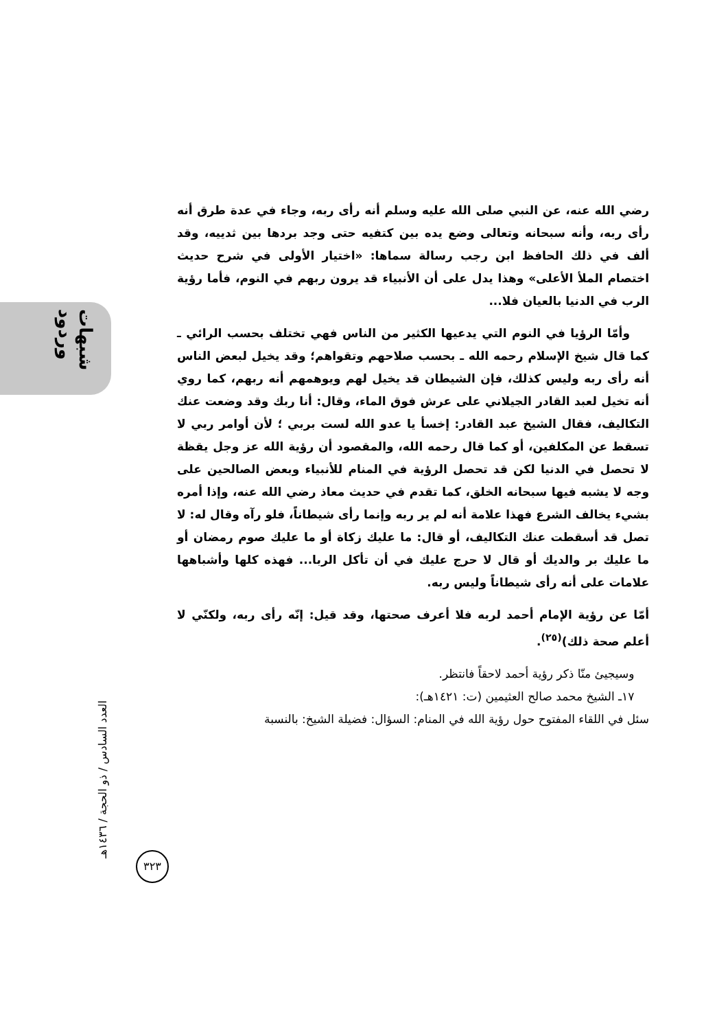شبهات وردود
العدد السادس / ذو الحجة / ١٤٣٦هـ
٣٢٣
رضي الله عنه، عن النبي صلى الله عليه وسلم أنه رأى ربه، وجاء في عدة طرق أنه رأى ربه، وأنه سبحانه وتعالى وضع يده بين كتفيه حتى وجد بردها بين ثدييه، وقد ألف في ذلك الحافظ ابن رجب رسالة سماها: «اختيار الأولى في شرح حديث اختصام الملأ الأعلى» وهذا يدل على أن الأنبياء قد يرون ربهم في النوم، فأما رؤية الرب في الدنيا بالعيان فلا...
وأمّا الرؤيا في النوم التي يدعيها الكثير من الناس فهي تختلف بحسب الرائي ـ كما قال شيخ الإسلام رحمه الله ـ بحسب صلاحهم وتقواهم؛ وقد يخيل لبعض الناس أنه رأى ربه وليس كذلك، فإن الشيطان قد يخيل لهم ويوهمهم أنه ربهم، كما روي أنه تخيل لعبد القادر الجيلاني على عرش فوق الماء، وقال: أنا ربك وقد وضعت عنك التكاليف، فقال الشيخ عبد القادر: إخسأ يا عدو الله لست بربي ؛ لأن أوامر ربي لا تسقط عن المكلفين، أو كما قال رحمه الله، والمقصود أن رؤية الله عز وجل يقظة لا تحصل في الدنيا لكن قد تحصل الرؤية في المنام للأنبياء وبعض الصالحين على وجه لا يشبه فيها سبحانه الخلق، كما تقدم في حديث معاذ رضي الله عنه، وإذا أمره بشيء يخالف الشرع فهذا علامة أنه لم ير ربه وإنما رأى شيطاناً، فلو رآه وقال له: لا تصل قد أسقطت عنك التكاليف، أو قال: ما عليك زكاة أو ما عليك صوم رمضان أو ما عليك بر والديك أو قال لا حرج عليك في أن تأكل الربا... فهذه كلها وأشباهها علامات على أنه رأى شيطاناً وليس ربه.
أمّا عن رؤية الإمام أحمد لربه فلا أعرف صحتها، وقد قيل: إنّه رأى ربه، ولكنّي لا أعلم صحة ذلك)<sup>(٢٥)</sup>.
وسيجيئ منّا ذكر رؤية أحمد لاحقاً فانتظر.
١٧ـ الشيخ محمد صالح العثيمين (ت: ١٤٢١هـ):
سئل في اللقاء المفتوح حول رؤية الله في المنام: السؤال: فضيلة الشيخ: بالنسبة